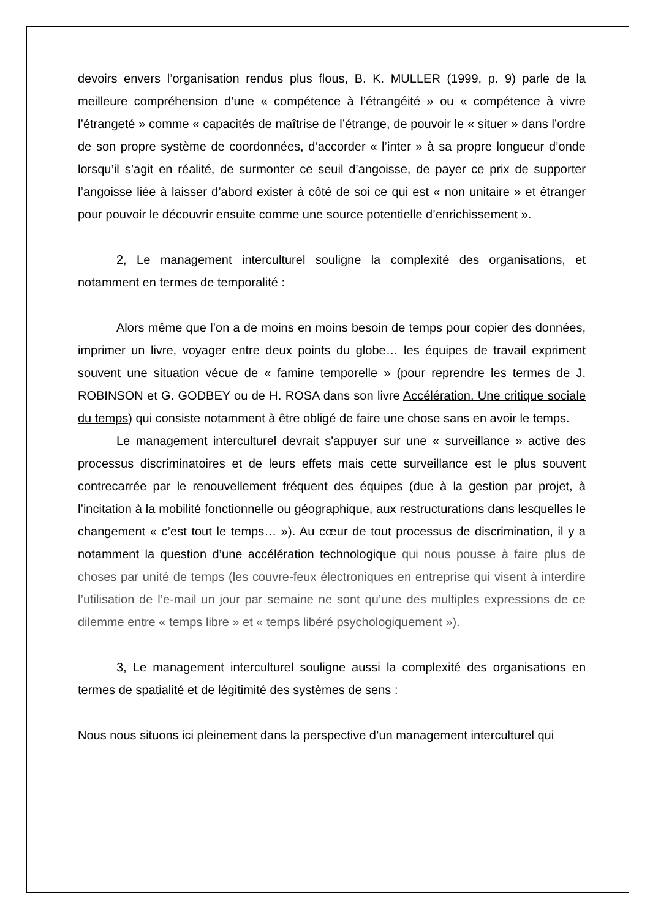devoirs envers l’organisation rendus plus flous, B. K. MULLER (1999, p. 9) parle de la meilleure compréhension d’une « compétence à l’étrangéité » ou « compétence à vivre l’étrangeté » comme « capacités de maîtrise de l’étrange, de pouvoir le « situer » dans l’ordre de son propre système de coordonnées, d’accorder « l’inter » à sa propre longueur d’onde lorsqu’il s’agit en réalité, de surmonter ce seuil d’angoisse, de payer ce prix de supporter l’angoisse liée à laisser d’abord exister à côté de soi ce qui est « non unitaire » et étranger pour pouvoir le découvrir ensuite comme une source potentielle d’enrichissement ».
2, Le management interculturel souligne la complexité des organisations, et notamment en termes de temporalité :
Alors même que l’on a de moins en moins besoin de temps pour copier des données, imprimer un livre, voyager entre deux points du globe… les équipes de travail expriment souvent une situation vécue de « famine temporelle » (pour reprendre les termes de J. ROBINSON et G. GODBEY ou de H. ROSA dans son livre Accélération. Une critique sociale du temps) qui consiste notamment à être obligé de faire une chose sans en avoir le temps.
Le management interculturel devrait s'appuyer sur une « surveillance » active des processus discriminatoires et de leurs effets mais cette surveillance est le plus souvent contrecarrée par le renouvellement fréquent des équipes (due à la gestion par projet, à l’incitation à la mobilité fonctionnelle ou géographique, aux restructurations dans lesquelles le changement « c’est tout le temps… »). Au cœur de tout processus de discrimination, il y a notamment la question d’une accélération technologique qui nous pousse à faire plus de choses par unité de temps (les couvre-feux électroniques en entreprise qui visent à interdire l’utilisation de l’e-mail un jour par semaine ne sont qu’une des multiples expressions de ce dilemme entre « temps libre » et « temps libéré psychologiquement »).
3, Le management interculturel souligne aussi la complexité des organisations en termes de spatialité et de légitimité des systèmes de sens :
Nous nous situons ici pleinement dans la perspective d’un management interculturel qui